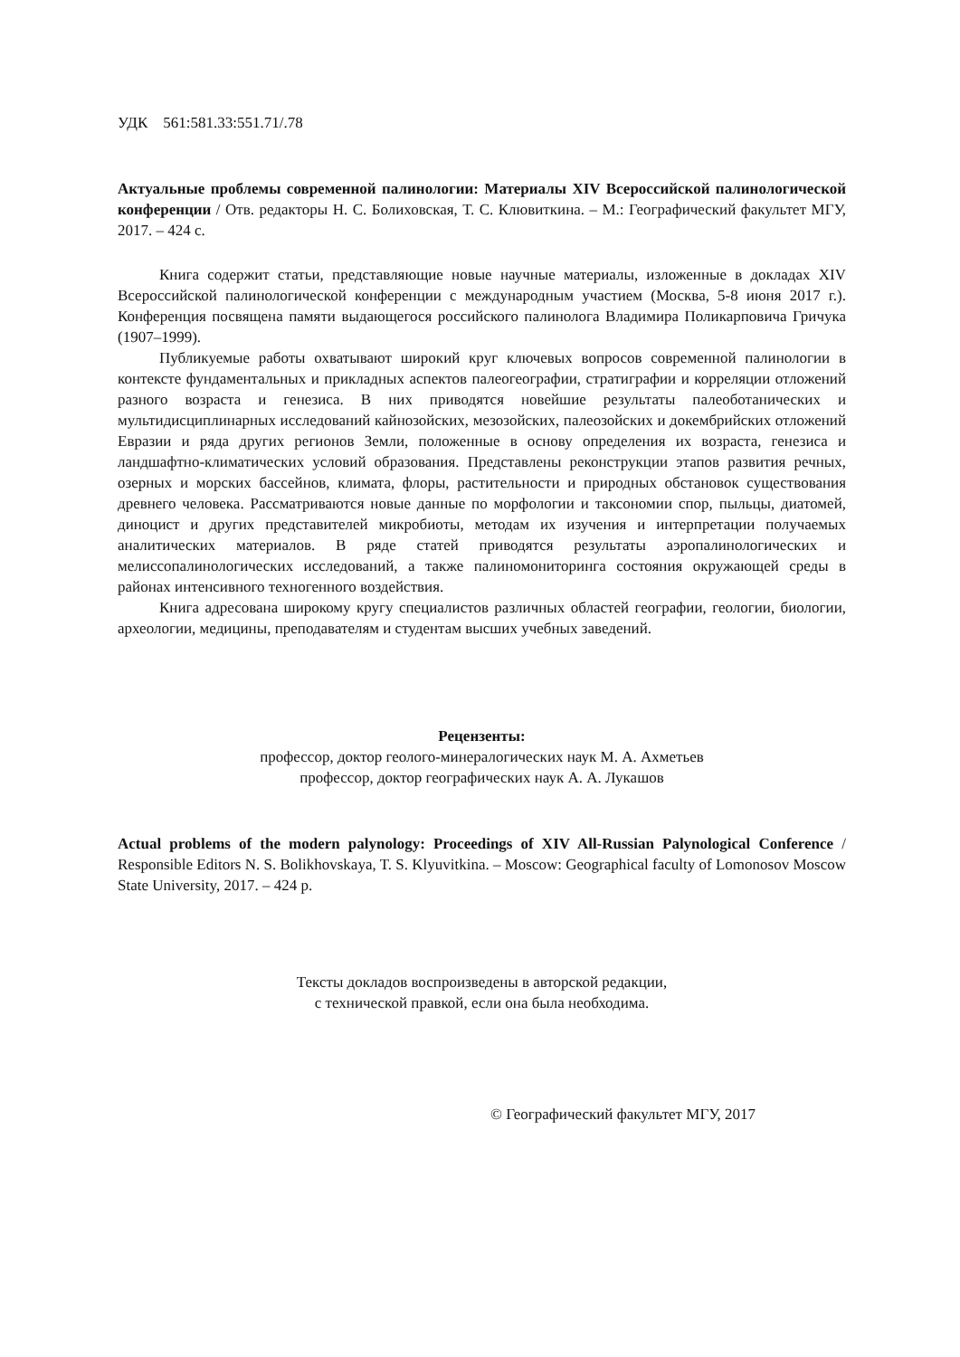УДК 561:581.33:551.71/.78
Актуальные проблемы современной палинологии: Материалы XIV Всероссийской палинологической конференции / Отв. редакторы Н. С. Болиховская, Т. С. Клювиткина. – М.: Географический факультет МГУ, 2017. – 424 с.
Книга содержит статьи, представляющие новые научные материалы, изложенные в докладах XIV Всероссийской палинологической конференции с международным участием (Москва, 5-8 июня 2017 г.). Конференция посвящена памяти выдающегося российского палинолога Владимира Поликарповича Гричука (1907–1999).
Публикуемые работы охватывают широкий круг ключевых вопросов современной палинологии в контексте фундаментальных и прикладных аспектов палеогеографии, стратиграфии и корреляции отложений разного возраста и генезиса. В них приводятся новейшие результаты палеоботанических и мультидисциплинарных исследований кайнозойских, мезозойских, палеозойских и докембрийских отложений Евразии и ряда других регионов Земли, положенные в основу определения их возраста, генезиса и ландшафтно-климатических условий образования. Представлены реконструкции этапов развития речных, озерных и морских бассейнов, климата, флоры, растительности и природных обстановок существования древнего человека. Рассматриваются новые данные по морфологии и таксономии спор, пыльцы, диатомей, диноцист и других представителей микробиоты, методам их изучения и интерпретации получаемых аналитических материалов. В ряде статей приводятся результаты аэропалинологических и мелиссопалинологических исследований, а также палиномониторинга состояния окружающей среды в районах интенсивного техногенного воздействия.
Книга адресована широкому кругу специалистов различных областей географии, геологии, биологии, археологии, медицины, преподавателям и студентам высших учебных заведений.
Рецензенты:
профессор, доктор геолого-минералогических наук М. А. Ахметьев
профессор, доктор географических наук А. А. Лукашов
Actual problems of the modern palynology: Proceedings of XIV All-Russian Palynological Conference / Responsible Editors N. S. Bolikhovskaya, T. S. Klyuvitkina. – Moscow: Geographical faculty of Lomonosov Moscow State University, 2017. – 424 p.
Тексты докладов воспроизведены в авторской редакции,
с технической правкой, если она была необходима.
© Географический факультет МГУ, 2017